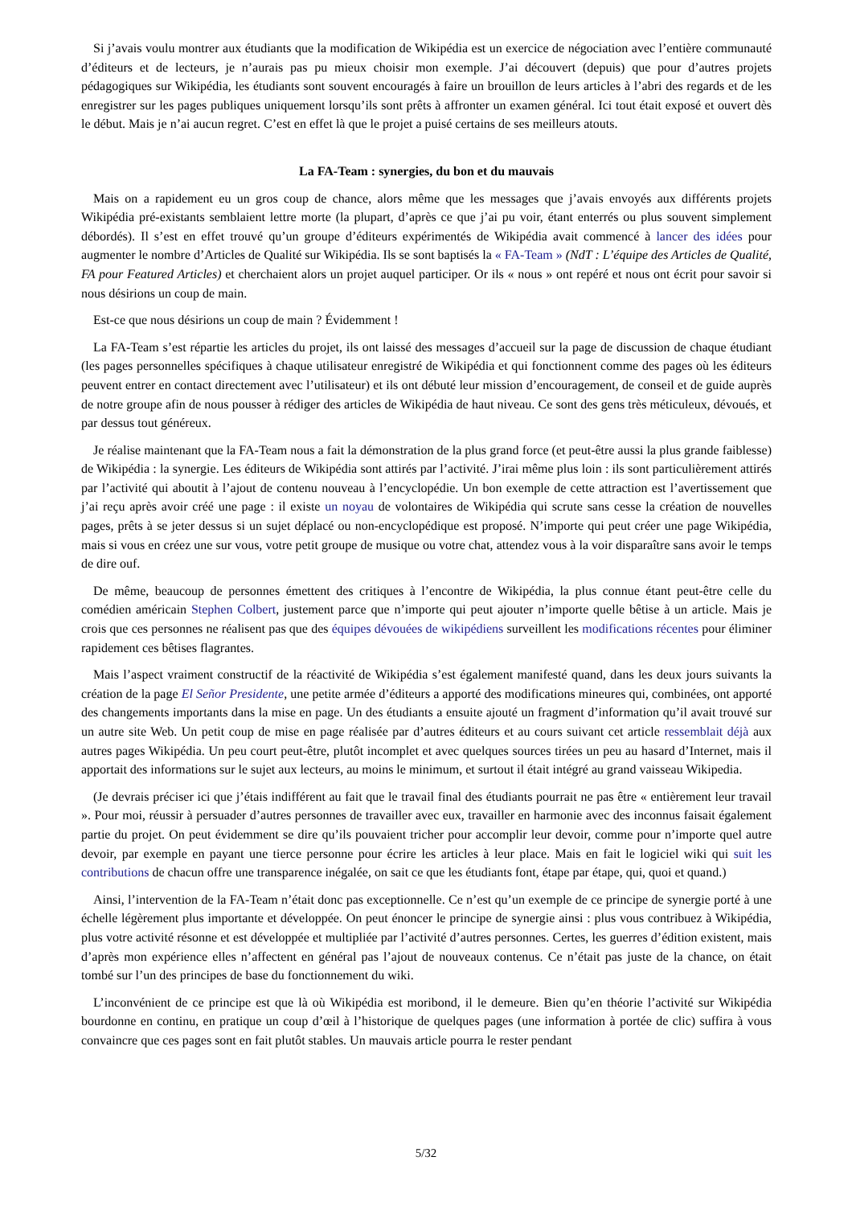Si j’avais voulu montrer aux étudiants que la modification de Wikipédia est un exercice de négociation avec l’entière communauté d’éditeurs et de lecteurs, je n’aurais pas pu mieux choisir mon exemple. J’ai découvert (depuis) que pour d’autres projets pédagogiques sur Wikipédia, les étudiants sont souvent encouragés à faire un brouillon de leurs articles à l’abri des regards et de les enregistrer sur les pages publiques uniquement lorsqu’ils sont prêts à affronter un examen général. Ici tout était exposé et ouvert dès le début. Mais je n’ai aucun regret. C’est en effet là que le projet a puisé certains de ses meilleurs atouts.
La FA-Team : synergies, du bon et du mauvais
Mais on a rapidement eu un gros coup de chance, alors même que les messages que j’avais envoyés aux différents projets Wikipédia pré-existants semblaient lettre morte (la plupart, d’après ce que j’ai pu voir, étant enterrés ou plus souvent simplement débordés). Il s’est en effet trouvé qu’un groupe d’éditeurs expérimentés de Wikipédia avait commencé à lancer des idées pour augmenter le nombre d’Articles de Qualité sur Wikipédia. Ils se sont baptisés la « FA-Team » (NdT : L’équipe des Articles de Qualité, FA pour Featured Articles) et cherchaient alors un projet auquel participer. Or ils « nous » ont repéré et nous ont écrit pour savoir si nous désirions un coup de main.
Est-ce que nous désirions un coup de main ? Évidemment !
La FA-Team s’est répartie les articles du projet, ils ont laissé des messages d’accueil sur la page de discussion de chaque étudiant (les pages personnelles spécifiques à chaque utilisateur enregistré de Wikipédia et qui fonctionnent comme des pages où les éditeurs peuvent entrer en contact directement avec l’utilisateur) et ils ont débuté leur mission d’encouragement, de conseil et de guide auprès de notre groupe afin de nous pousser à rédiger des articles de Wikipédia de haut niveau. Ce sont des gens très méticuleux, dévoués, et par dessus tout généreux.
Je réalise maintenant que la FA-Team nous a fait la démonstration de la plus grand force (et peut-être aussi la plus grande faiblesse) de Wikipédia : la synergie. Les éditeurs de Wikipédia sont attirés par l’activité. J’irai même plus loin : ils sont particulièrement attirés par l’activité qui aboutit à l’ajout de contenu nouveau à l’encyclopédie. Un bon exemple de cette attraction est l’avertissement que j’ai reçu après avoir créé une page : il existe un noyau de volontaires de Wikipédia qui scrute sans cesse la création de nouvelles pages, prêts à se jeter dessus si un sujet déplacé ou non-encyclopédique est proposé. N’importe qui peut créer une page Wikipédia, mais si vous en créez une sur vous, votre petit groupe de musique ou votre chat, attendez vous à la voir disparaître sans avoir le temps de dire ouf.
De même, beaucoup de personnes émettent des critiques à l’encontre de Wikipédia, la plus connue étant peut-être celle du comédien américain Stephen Colbert, justement parce que n’importe qui peut ajouter n’importe quelle bêtise à un article. Mais je crois que ces personnes ne réalisent pas que des équipes dévouées de wikipédiens surveillent les modifications récentes pour éliminer rapidement ces bêtises flagrantes.
Mais l’aspect vraiment constructif de la réactivité de Wikipédia s’est également manifesté quand, dans les deux jours suivants la création de la page El Señor Presidente, une petite armée d’éditeurs a apporté des modifications mineures qui, combinées, ont apporté des changements importants dans la mise en page. Un des étudiants a ensuite ajouté un fragment d’information qu’il avait trouvé sur un autre site Web. Un petit coup de mise en page réalisée par d’autres éditeurs et au cours suivant cet article ressemblait déjà aux autres pages Wikipédia. Un peu court peut-être, plutôt incomplet et avec quelques sources tirées un peu au hasard d’Internet, mais il apportait des informations sur le sujet aux lecteurs, au moins le minimum, et surtout il était intégré au grand vaisseau Wikipedia.
(Je devrais préciser ici que j’étais indifférent au fait que le travail final des étudiants pourrait ne pas être « entièrement leur travail ». Pour moi, réussir à persuader d’autres personnes de travailler avec eux, travailler en harmonie avec des inconnus faisait également partie du projet. On peut évidemment se dire qu’ils pouvaient tricher pour accomplir leur devoir, comme pour n’importe quel autre devoir, par exemple en payant une tierce personne pour écrire les articles à leur place. Mais en fait le logiciel wiki qui suit les contributions de chacun offre une transparence inégalée, on sait ce que les étudiants font, étape par étape, qui, quoi et quand.)
Ainsi, l’intervention de la FA-Team n’était donc pas exceptionnelle. Ce n’est qu’un exemple de ce principe de synergie porté à une échelle légèrement plus importante et développée. On peut énoncer le principe de synergie ainsi : plus vous contribuez à Wikipédia, plus votre activité résonne et est développée et multipliée par l’activité d’autres personnes. Certes, les guerres d’édition existent, mais d’après mon expérience elles n’affectent en général pas l’ajout de nouveaux contenus. Ce n’était pas juste de la chance, on était tombé sur l’un des principes de base du fonctionnement du wiki.
L’inconvénient de ce principe est que là où Wikipédia est moribond, il le demeure. Bien qu’en théorie l’activité sur Wikipédia bourdonne en continu, en pratique un coup d’œil à l’historique de quelques pages (une information à portée de clic) suffira à vous convaincre que ces pages sont en fait plutôt stables. Un mauvais article pourra le rester pendant
5/32